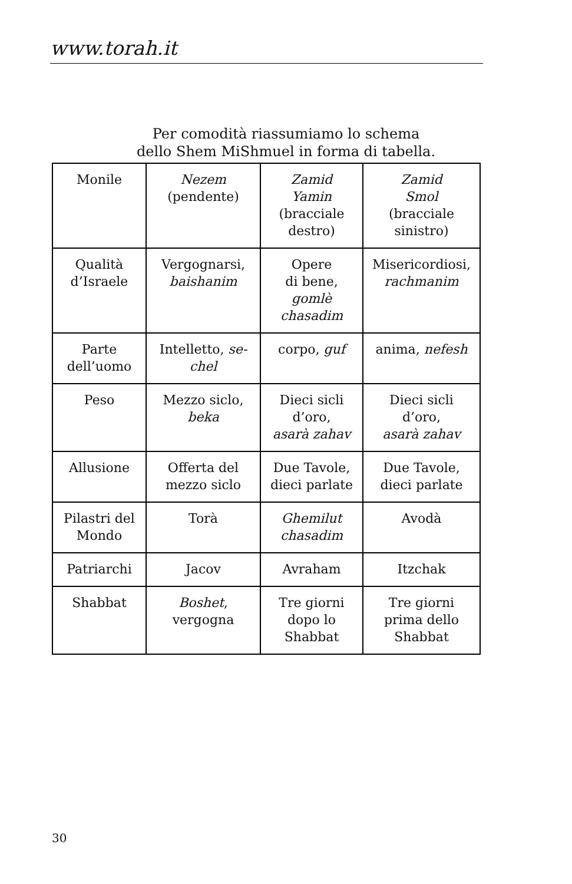www.torah.it
Per comodità riassumiamo lo schema
dello Shem MiShmuel in forma di tabella.
| Monile | Nezem (pendente) | Zamid Yamin (bracciale destro) | Zamid Smol (bracciale sinistro) |
| Qualità d’Israele | Vergognarsi, baishanim | Opere di bene, gomlè chasadim | Misericordiosi, rachmanim |
| Parte dell’uomo | Intelletto, se- chel | corpo, guf | anima, nefesh |
| Peso | Mezzo siclo, beka | Dieci sicli d’oro, asarà zahav | Dieci sicli d’oro, asarà zahav |
| Allusione | Offerta del mezzo siclo | Due Tavole, dieci parlate | Due Tavole, dieci parlate |
| Pilastri del Mondo | Torà | Ghemilut chasadim | Avodà |
| Patriarchi | Jacov | Avraham | Itzchak |
| Shabbat | Boshet , vergogna | Tre giorni dopo lo Shabbat | Tre giorni prima dello Shabbat |
30